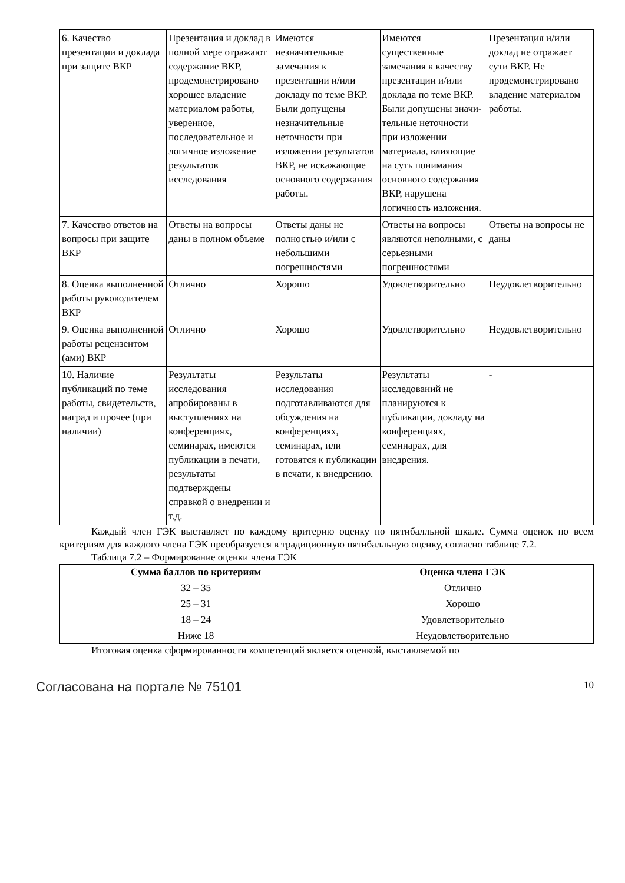| 6. Качество презентации и доклада при защите ВКР | Презентация и доклад в полной мере отражают содержание ВКР, продемонстрировано хорошее владение материалом работы, уверенное, последовательное и логичное изложение результатов исследования | Имеются незначительные замечания к презентации и/или докладу по теме ВКР. Были допущены незначительные неточности при изложении результатов ВКР, не искажающие основного содержания работы. | Имеются существенные замечания к качеству презентации и/или доклада по теме ВКР. Были допущены значи-тельные неточности при изложении материала, влияющие на суть понимания основного содержания ВКР, нарушена логичность изложения. | Презентация и/или доклад не отражает сути ВКР. Не продемонстрировано владение материалом работы. |
| 7. Качество ответов на вопросы при защите ВКР | Ответы на вопросы даны в полном объеме | Ответы даны не полностью и/или с небольшими погрешностями | Ответы на вопросы являются неполными, с серьезными погрешностями | Ответы на вопросы не даны |
| 8. Оценка выполненной работы руководителем ВКР | Отлично | Хорошо | Удовлетворительно | Неудовлетворительно |
| 9. Оценка выполненной работы рецензентом (ами) ВКР | Отлично | Хорошо | Удовлетворительно | Неудовлетворительно |
| 10. Наличие публикаций по теме работы, свидетельств, наград и прочее (при наличии) | Результаты исследования апробированы в выступлениях на конференциях, семинарах, имеются публикации в печати, результаты подтверждены справкой о внедрении и т.д. | Результаты исследования подготавливаются для обсуждения на конференциях, семинарах, или готовятся к публикации в печати, к внедрению. | Результаты исследований не планируются к публикации, докладу на конференциях, семинарах, для внедрения. | - |
Каждый член ГЭК выставляет по каждому критерию оценку по пятибалльной шкале. Сумма оценок по всем критериям для каждого члена ГЭК преобразуется в традиционную пятибалльную оценку, согласно таблице 7.2.
Таблица 7.2 – Формирование оценки члена ГЭК
| Сумма баллов по критериям | Оценка члена ГЭК |
| --- | --- |
| 32 – 35 | Отлично |
| 25 – 31 | Хорошо |
| 18 – 24 | Удовлетворительно |
| Ниже 18 | Неудовлетворительно |
Итоговая оценка сформированности компетенций является оценкой, выставляемой по
Согласована на портале № 75101 10